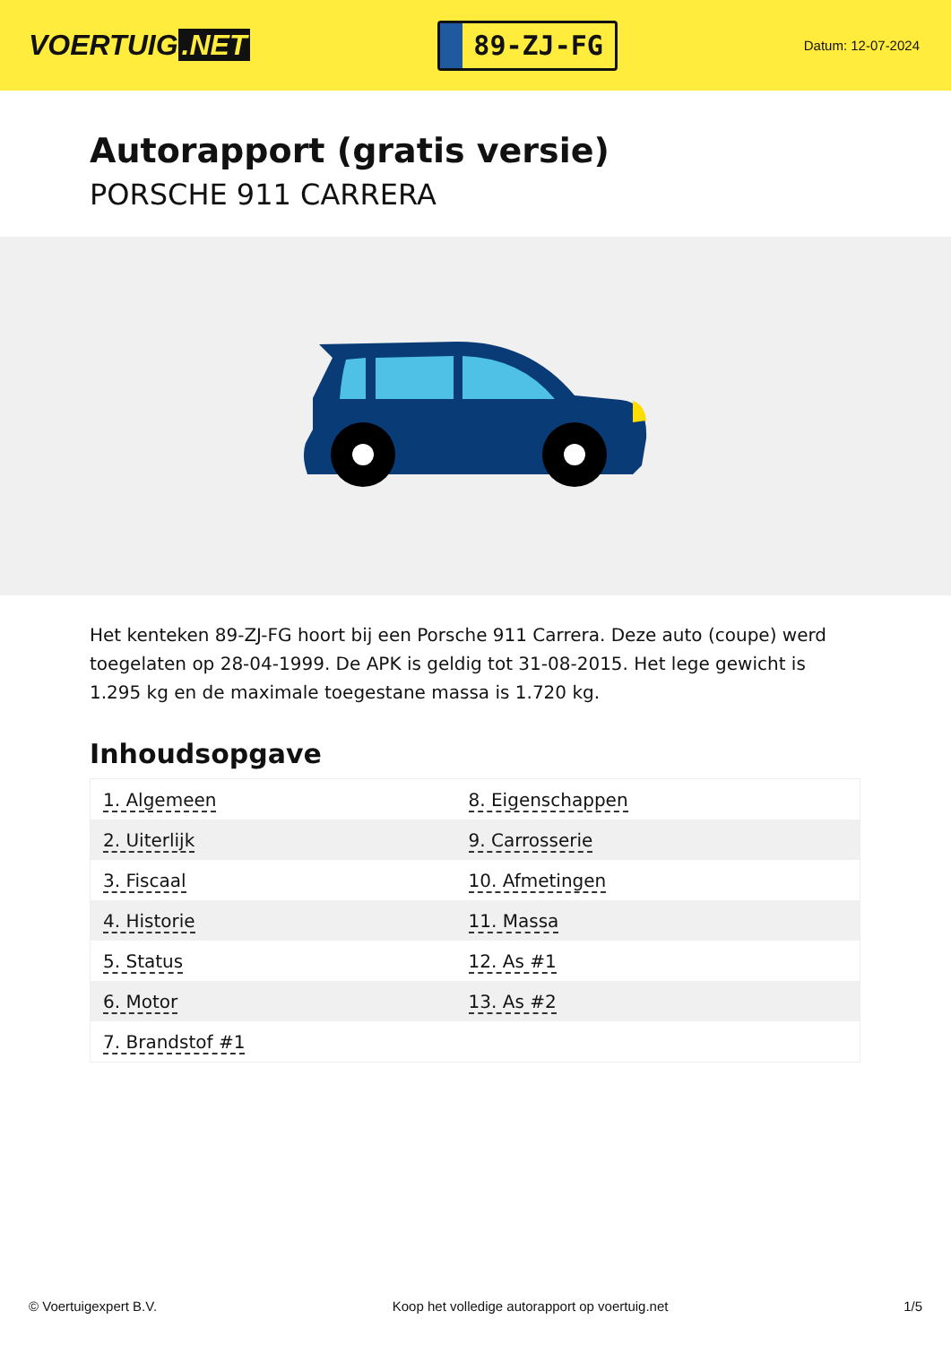VOERTUIG.NET
89-ZJ-FG
Datum: 12-07-2024
Autorapport (gratis versie)
PORSCHE 911 CARRERA
Het kenteken 89-ZJ-FG hoort bij een Porsche 911 Carrera. Deze auto (coupe) werd toegelaten op 28-04-1999. De APK is geldig tot 31-08-2015. Het lege gewicht is 1.295 kg en de maximale toegestane massa is 1.720 kg.
Inhoudsopgave
| 1. Algemeen | 8. Eigenschappen |
| 2. Uiterlijk | 9. Carrosserie |
| 3. Fiscaal | 10. Afmetingen |
| 4. Historie | 11. Massa |
| 5. Status | 12. As #1 |
| 6. Motor | 13. As #2 |
| 7. Brandstof #1 | |
© Voertuigexpert B.V. Koop het volledige autorapport op voertuig.net
1/5